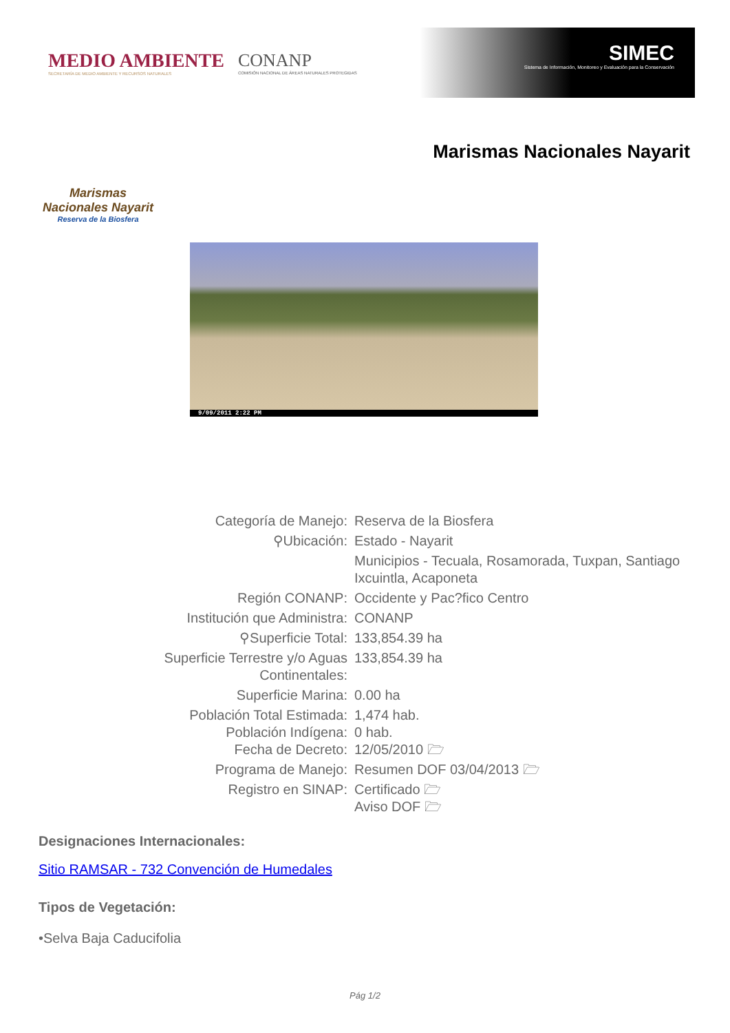MEDIO AMBIENTE
SECRETARÍA DE MEDIO AMBIENTE Y RECURSOS NATURALES
CONANP
COMISIÓN NACIONAL DE ÁREAS NATURALES PROTEGIDAS
SIMEC
Sistema de Información, Monitoreo y Evaluación para la Conservación
Marismas Nacionales Nayarit
Reserva de la Biosfera
Marismas Nacionales Nayarit
9/09/2011 2:22 PM
| Categoría de Manejo: | Reserva de la Biosfera |
| ⚲Ubicación: | Estado - Nayarit |
| | Municipios - Tecuala, Rosamorada, Tuxpan, Santiago Ixcuintla, Acaponeta |
| Región CONANP: | Occidente y Pac?fico Centro |
| Institución que Administra: | CONANP |
| ⚲Superficie Total: | 133,854.39 ha |
| Superficie Terrestre y/o Aguas Continentales: | 133,854.39 ha |
| Superficie Marina: | 0.00 ha |
| Población Total Estimada: Población Indígena: Fecha de Decreto: | 1,474 hab. 0 hab. 12/05/2010 🗁 |
| Programa de Manejo: | Resumen DOF 03/04/2013 🗁 |
| Registro en SINAP: | Certificado 🗁 Aviso DOF 🗁 |
Designaciones Internacionales:
Sitio RAMSAR - 732 Convención de Humedales
Tipos de Vegetación:
•Selva Baja Caducifolia
Pág 1/2